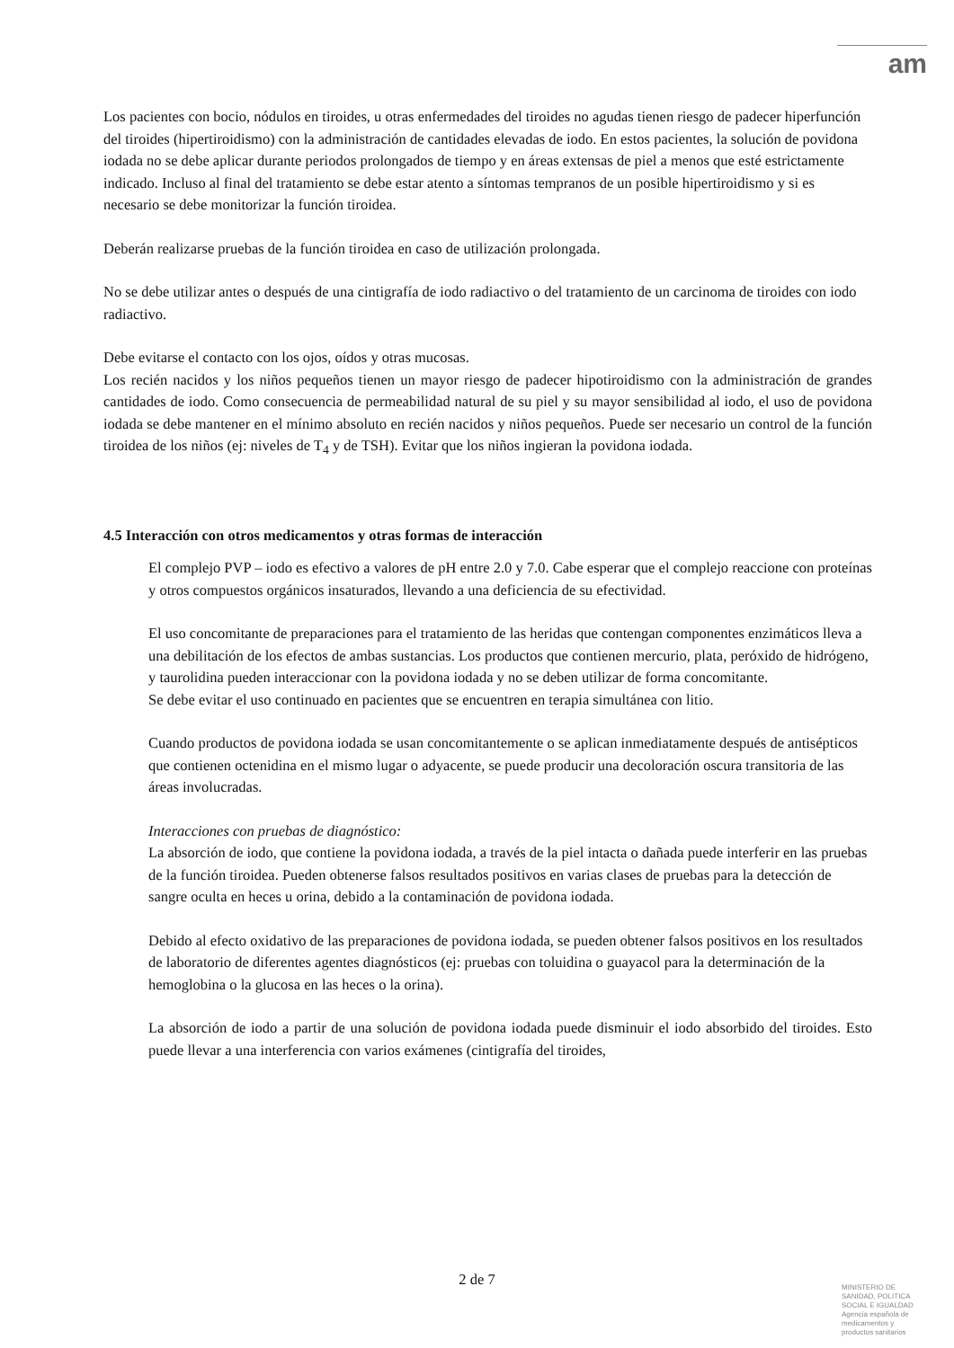am
Los pacientes con bocio, nódulos en tiroides, u otras enfermedades del tiroides no agudas tienen riesgo de padecer hiperfunción del tiroides (hipertiroidismo) con la administración de cantidades elevadas de iodo. En estos pacientes, la solución de povidona iodada no se debe aplicar durante periodos prolongados de tiempo y en áreas extensas de piel a menos que esté estrictamente indicado. Incluso al final del tratamiento se debe estar atento a síntomas tempranos de un posible hipertiroidismo y si es necesario se debe monitorizar la función tiroidea.
Deberán realizarse pruebas de la función tiroidea en caso de utilización prolongada.
No se debe utilizar antes o después de una cintigrafía de iodo radiactivo o del tratamiento de un carcinoma de tiroides con iodo radiactivo.
Debe evitarse el contacto con los ojos, oídos y otras mucosas.
Los recién nacidos y los niños pequeños tienen un mayor riesgo de padecer hipotiroidismo con la administración de grandes cantidades de iodo. Como consecuencia de permeabilidad natural de su piel y su mayor sensibilidad al iodo, el uso de povidona iodada se debe mantener en el mínimo absoluto en recién nacidos y niños pequeños. Puede ser necesario un control de la función tiroidea de los niños (ej: niveles de T<sub>4</sub> y de TSH). Evitar que los niños ingieran la povidona iodada.
4.5 Interacción con otros medicamentos y otras formas de interacción
El complejo PVP – iodo es efectivo a valores de pH entre 2.0 y 7.0. Cabe esperar que el complejo reaccione con proteínas y otros compuestos orgánicos insaturados, llevando a una deficiencia de su efectividad.
El uso concomitante de preparaciones para el tratamiento de las heridas que contengan componentes enzimáticos lleva a una debilitación de los efectos de ambas sustancias. Los productos que contienen mercurio, plata, peróxido de hidrógeno, y taurolidina pueden interaccionar con la povidona iodada y no se deben utilizar de forma concomitante.
Se debe evitar el uso continuado en pacientes que se encuentren en terapia simultánea con litio.
Cuando productos de povidona iodada se usan concomitantemente o se aplican inmediatamente después de antisépticos que contienen octenidina en el mismo lugar o adyacente, se puede producir una decoloración oscura transitoria de las áreas involucradas.
Interacciones con pruebas de diagnóstico:
La absorción de iodo, que contiene la povidona iodada, a través de la piel intacta o dañada puede interferir en las pruebas de la función tiroidea. Pueden obtenerse falsos resultados positivos en varias clases de pruebas para la detección de sangre oculta en heces u orina, debido a la contaminación de povidona iodada.
Debido al efecto oxidativo de las preparaciones de povidona iodada, se pueden obtener falsos positivos en los resultados de laboratorio de diferentes agentes diagnósticos (ej: pruebas con toluidina o guayacol para la determinación de la hemoglobina o la glucosa en las heces o la orina).
La absorción de iodo a partir de una solución de povidona iodada puede disminuir el iodo absorbido del tiroides. Esto puede llevar a una interferencia con varios exámenes (cintigrafía del tiroides,
2 de 7
MINISTERIO DE
SANIDAD, POLITICA
SOCIAL E IGUALDAD
Agencia española de
medicamentos y
productos sanitarios